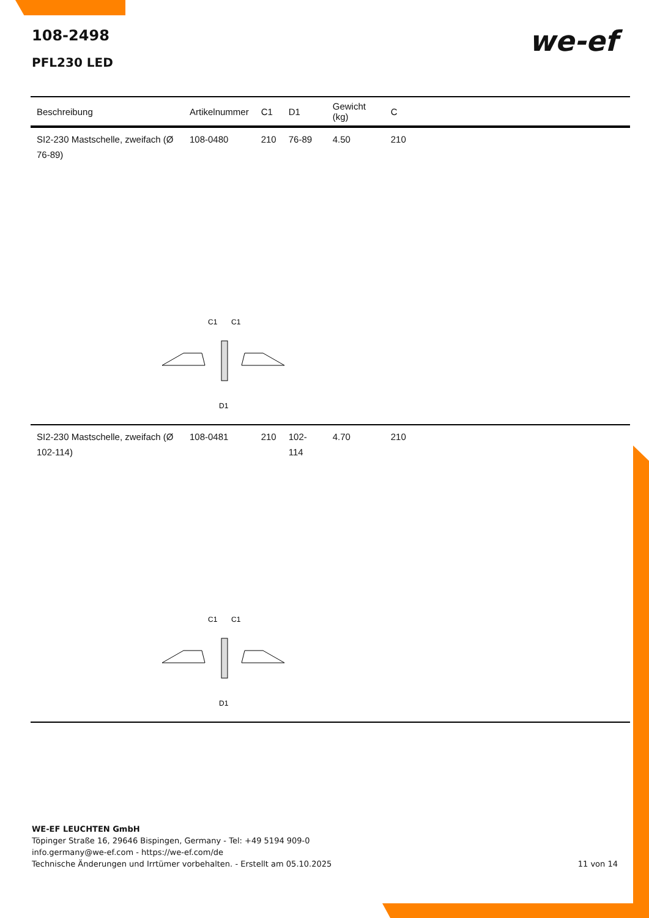108-2498
PFL230 LED
we-ef
| Beschreibung | Artikelnummer | C1 | D1 | Gewicht (kg) | C |
| --- | --- | --- | --- | --- | --- |
| SI2-230 Mastschelle, zweifach (Ø 76-89) | 108-0480 | 210 | 76-89 | 4.50 | 210 |
| C1 C1 D1 | | | | | |
| SI2-230 Mastschelle, zweifach (Ø 102-114) | 108-0481 | 210 | 102-114 | 4.70 | 210 |
| C1 C1 D1 | | | | | |
WE-EF LEUCHTEN GmbH
Töpinger Straße 16, 29646 Bispingen, Germany - Tel: +49 5194 909-0
info.germany@we-ef.com - https://we-ef.com/de
Technische Änderungen und Irrtümer vorbehalten. - Erstellt am 05.10.2025 11 von 14